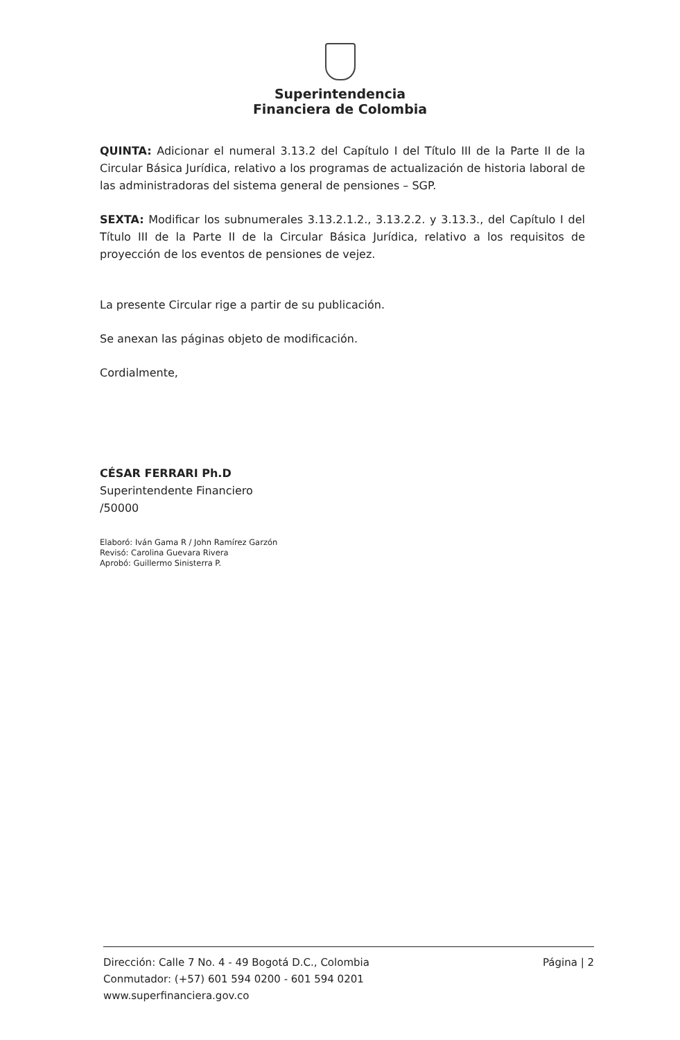Superintendencia
Financiera de Colombia
QUINTA: Adicionar el numeral 3.13.2 del Capítulo I del Título III de la Parte II de la Circular Básica Jurídica, relativo a los programas de actualización de historia laboral de las administradoras del sistema general de pensiones – SGP.
SEXTA: Modificar los subnumerales 3.13.2.1.2., 3.13.2.2. y 3.13.3., del Capítulo I del Título III de la Parte II de la Circular Básica Jurídica, relativo a los requisitos de proyección de los eventos de pensiones de vejez.
La presente Circular rige a partir de su publicación.
Se anexan las páginas objeto de modificación.
Cordialmente,
CÉSAR FERRARI Ph.D
Superintendente Financiero
/50000
Elaboró: Iván Gama R / John Ramírez Garzón
Revisó: Carolina Guevara Rivera
Aprobó: Guillermo Sinisterra P.
Dirección: Calle 7 No. 4 - 49 Bogotá D.C., Colombia
Conmutador: (+57) 601 594 0200 - 601 594 0201
www.superfinanciera.gov.co
Página | 2